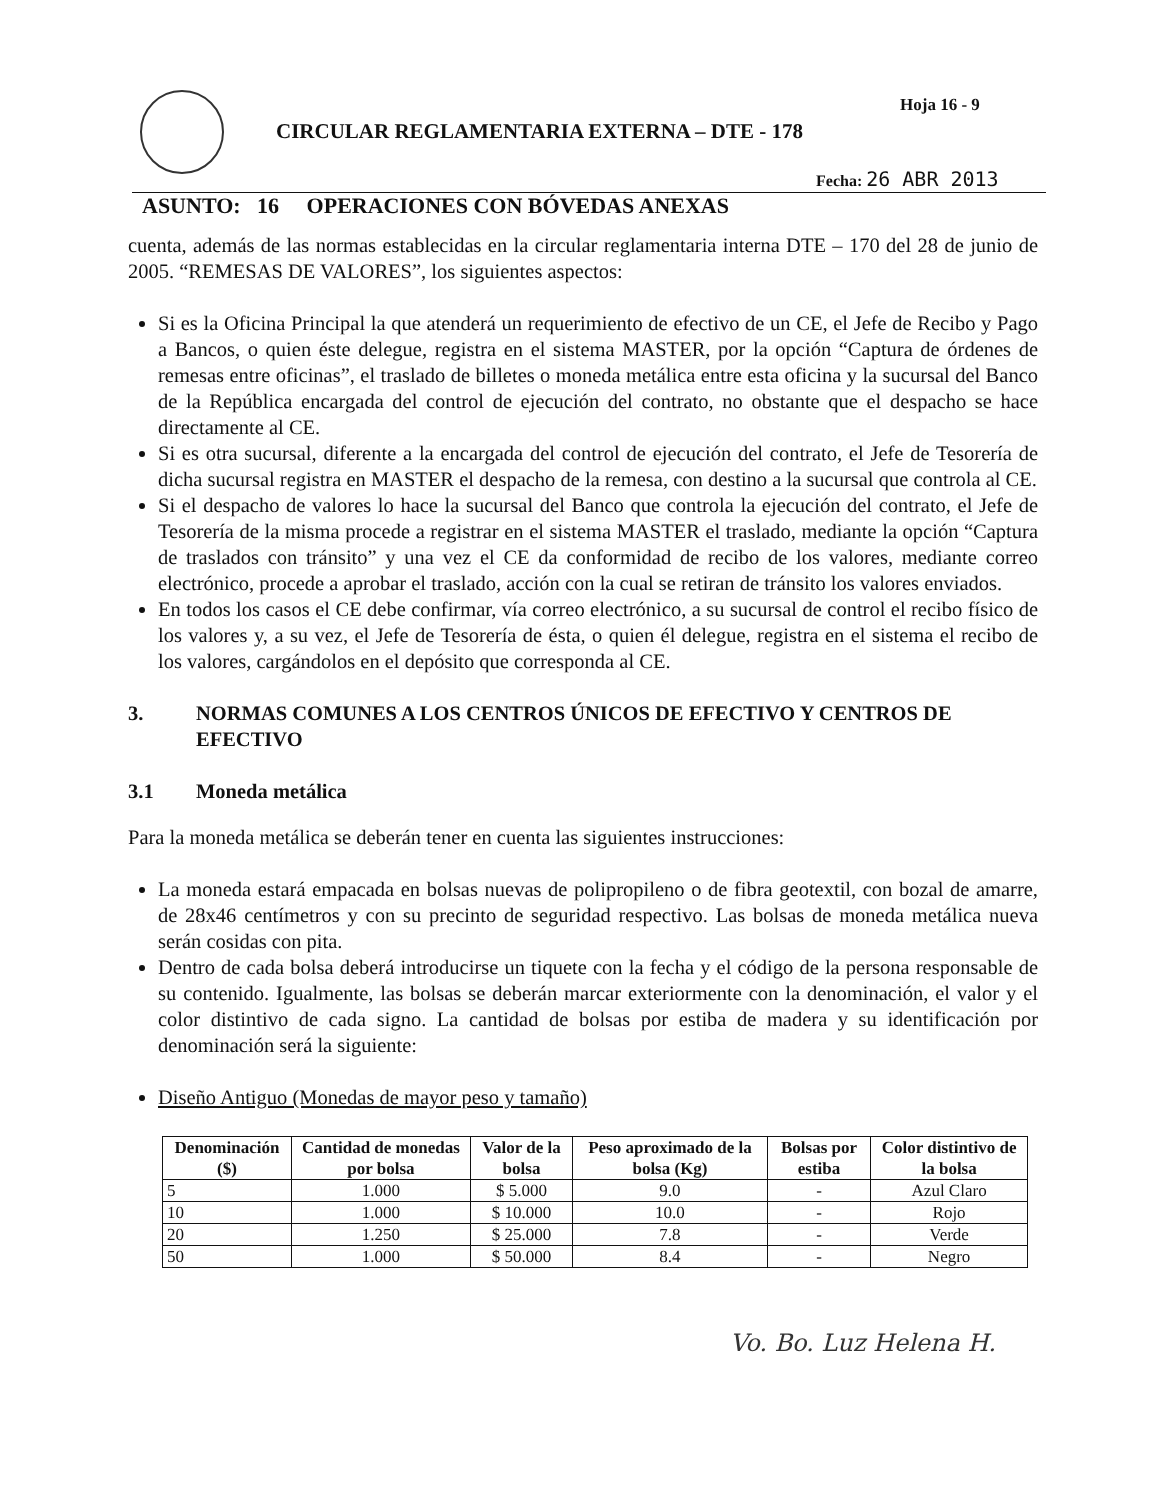Hoja 16 - 9
CIRCULAR REGLAMENTARIA EXTERNA – DTE - 178
Fecha: 26 ABR 2013
ASUNTO: 16 OPERACIONES CON BÓVEDAS ANEXAS
cuenta, además de las normas establecidas en la circular reglamentaria interna DTE – 170 del 28 de junio de 2005. “REMESAS DE VALORES”, los siguientes aspectos:
Si es la Oficina Principal la que atenderá un requerimiento de efectivo de un CE, el Jefe de Recibo y Pago a Bancos, o quien éste delegue, registra en el sistema MASTER, por la opción “Captura de órdenes de remesas entre oficinas”, el traslado de billetes o moneda metálica entre esta oficina y la sucursal del Banco de la República encargada del control de ejecución del contrato, no obstante que el despacho se hace directamente al CE.
Si es otra sucursal, diferente a la encargada del control de ejecución del contrato, el Jefe de Tesorería de dicha sucursal registra en MASTER el despacho de la remesa, con destino a la sucursal que controla al CE.
Si el despacho de valores lo hace la sucursal del Banco que controla la ejecución del contrato, el Jefe de Tesorería de la misma procede a registrar en el sistema MASTER el traslado, mediante la opción “Captura de traslados con tránsito” y una vez el CE da conformidad de recibo de los valores, mediante correo electrónico, procede a aprobar el traslado, acción con la cual se retiran de tránsito los valores enviados.
En todos los casos el CE debe confirmar, vía correo electrónico, a su sucursal de control el recibo físico de los valores y, a su vez, el Jefe de Tesorería de ésta, o quien él delegue, registra en el sistema el recibo de los valores, cargándolos en el depósito que corresponda al CE.
3. NORMAS COMUNES A LOS CENTROS ÚNICOS DE EFECTIVO Y CENTROS DE EFECTIVO
3.1 Moneda metálica
Para la moneda metálica se deberán tener en cuenta las siguientes instrucciones:
La moneda estará empacada en bolsas nuevas de polipropileno o de fibra geotextil, con bozal de amarre, de 28x46 centímetros y con su precinto de seguridad respectivo. Las bolsas de moneda metálica nueva serán cosidas con pita.
Dentro de cada bolsa deberá introducirse un tiquete con la fecha y el código de la persona responsable de su contenido. Igualmente, las bolsas se deberán marcar exteriormente con la denominación, el valor y el color distintivo de cada signo. La cantidad de bolsas por estiba de madera y su identificación por denominación será la siguiente:
Diseño Antiguo (Monedas de mayor peso y tamaño)
| Denominación ($) | Cantidad de monedas por bolsa | Valor de la bolsa | Peso aproximado de la bolsa (Kg) | Bolsas por estiba | Color distintivo de la bolsa |
| --- | --- | --- | --- | --- | --- |
| 5 | 1.000 | $ 5.000 | 9.0 | - | Azul Claro |
| 10 | 1.000 | $ 10.000 | 10.0 | - | Rojo |
| 20 | 1.250 | $ 25.000 | 7.8 | - | Verde |
| 50 | 1.000 | $ 50.000 | 8.4 | - | Negro |
Vo. Bo. Luz Helena H.